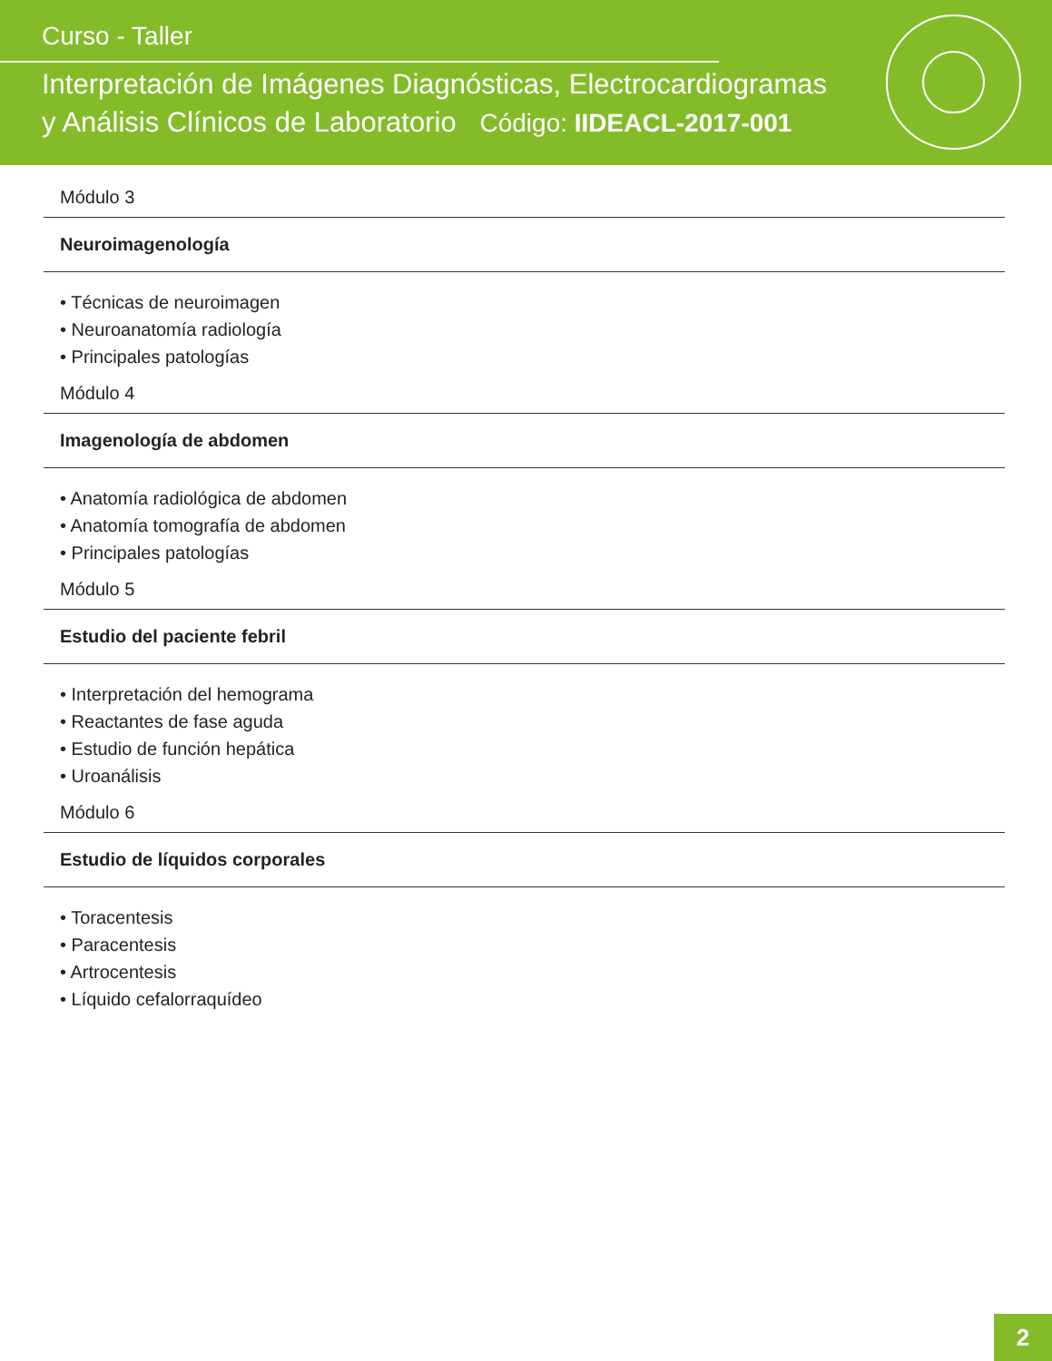Curso - Taller
Interpretación de Imágenes Diagnósticas, Electrocardiogramas
y Análisis Clínicos de Laboratorio Código: IIDEACL-2017-001
Módulo 3
Neuroimagenología
• Técnicas de neuroimagen
• Neuroanatomía radiología
• Principales patologías
Módulo 4
Imagenología de abdomen
• Anatomía radiológica de abdomen
• Anatomía tomografía de abdomen
• Principales patologías
Módulo 5
Estudio del paciente febril
• Interpretación del hemograma
• Reactantes de fase aguda
• Estudio de función hepática
• Uroanálisis
Módulo 6
Estudio de líquidos corporales
• Toracentesis
• Paracentesis
• Artrocentesis
• Líquido cefalorraquídeo
2